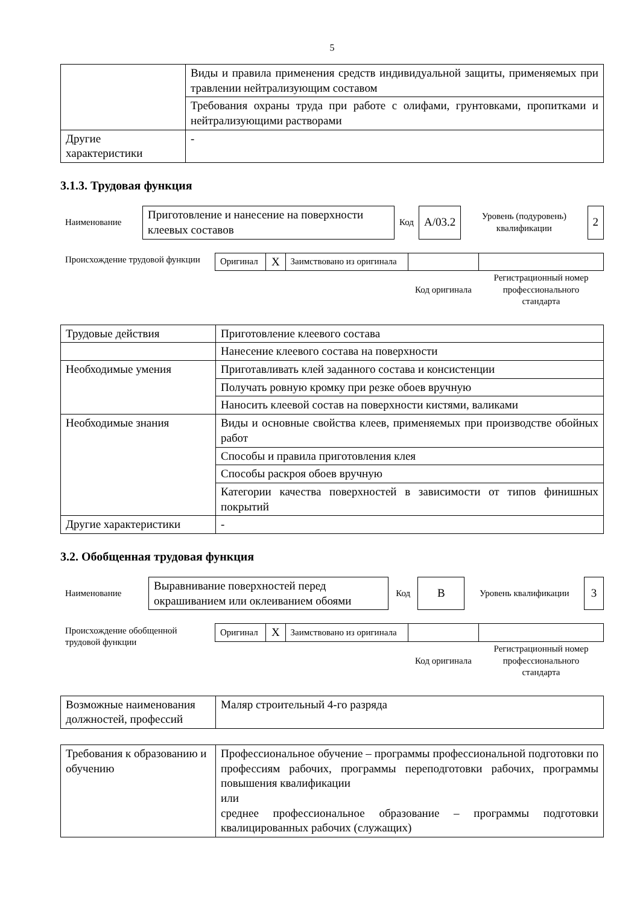5
| | Виды и правила применения средств индивидуальной защиты, применяемых при травлении нейтрализующим составом |
| | Требования охраны труда при работе с олифами, грунтовками, пропитками и нейтрализующими растворами |
| Другие характеристики | - |
3.1.3. Трудовая функция
| Наименование | Приготовление и нанесение на поверхности клеевых составов | Код | A/03.2 | Уровень (подуровень) квалификации | 2 |
| Происхождение трудовой функции | Оригинал | X | Заимствовано из оригинала | | |
| | | | | Код оригинала | Регистрационный номер профессионального стандарта |
| Трудовые действия | Приготовление клеевого состава |
| | Нанесение клеевого состава на поверхности |
| Необходимые умения | Приготавливать клей заданного состава и консистенции |
| | Получать ровную кромку при резке обоев вручную |
| | Наносить клеевой состав на поверхности кистями, валиками |
| Необходимые знания | Виды и основные свойства клеев, применяемых при производстве обойных работ |
| | Способы и правила приготовления клея |
| | Способы раскроя обоев вручную |
| | Категории качества поверхностей в зависимости от типов финишных покрытий |
| Другие характеристики | - |
3.2. Обобщенная трудовая функция
| Наименование | Выравнивание поверхностей перед окрашиванием или оклеиванием обоями | Код | B | Уровень квалификации | 3 |
| Происхождение обобщенной трудовой функции | Оригинал | X | Заимствовано из оригинала | | |
| | | | | Код оригинала | Регистрационный номер профессионального стандарта |
| Возможные наименования должностей, профессий | Маляр строительный 4-го разряда |
| Требования к образованию и обучению | Профессиональное обучение – программы профессиональной подготовки по профессиям рабочих, программы переподготовки рабочих, программы повышения квалификации или среднее профессиональное образование – программы подготовки квалицированных рабочих (служащих) |